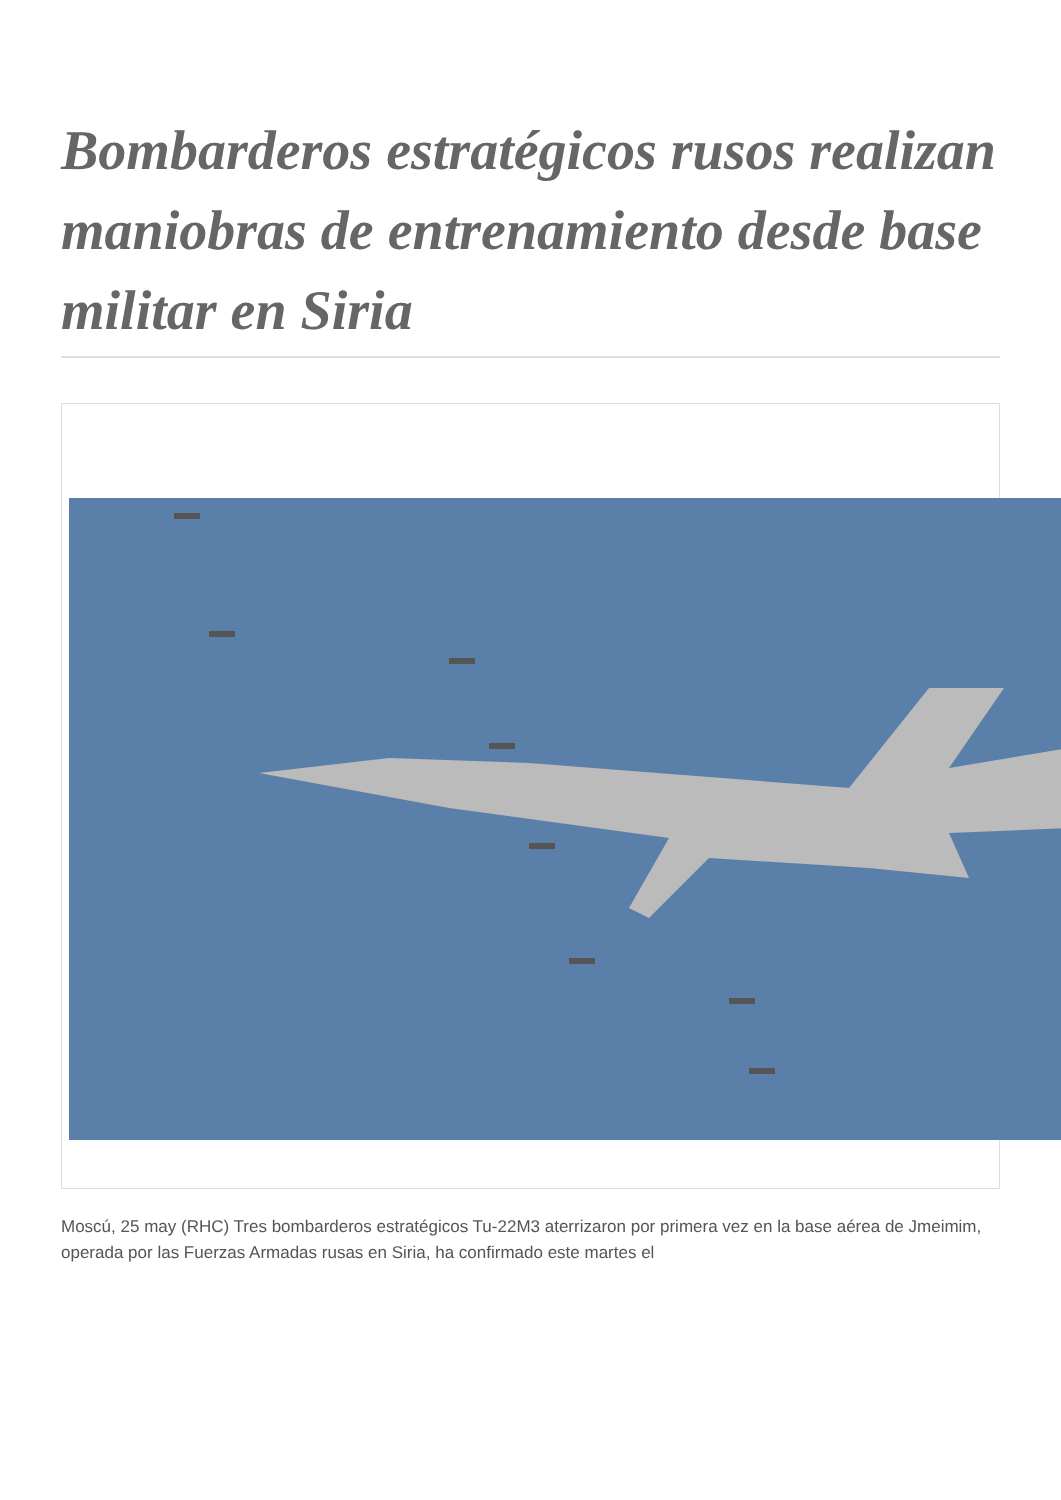Bombarderos estratégicos rusos realizan maniobras de entrenamiento desde base militar en Siria
Moscú, 25 may (RHC) Tres bombarderos estratégicos Tu-22M3 aterrizaron por primera vez en la base aérea de Jmeimim, operada por las Fuerzas Armadas rusas en Siria, ha confirmado este martes el